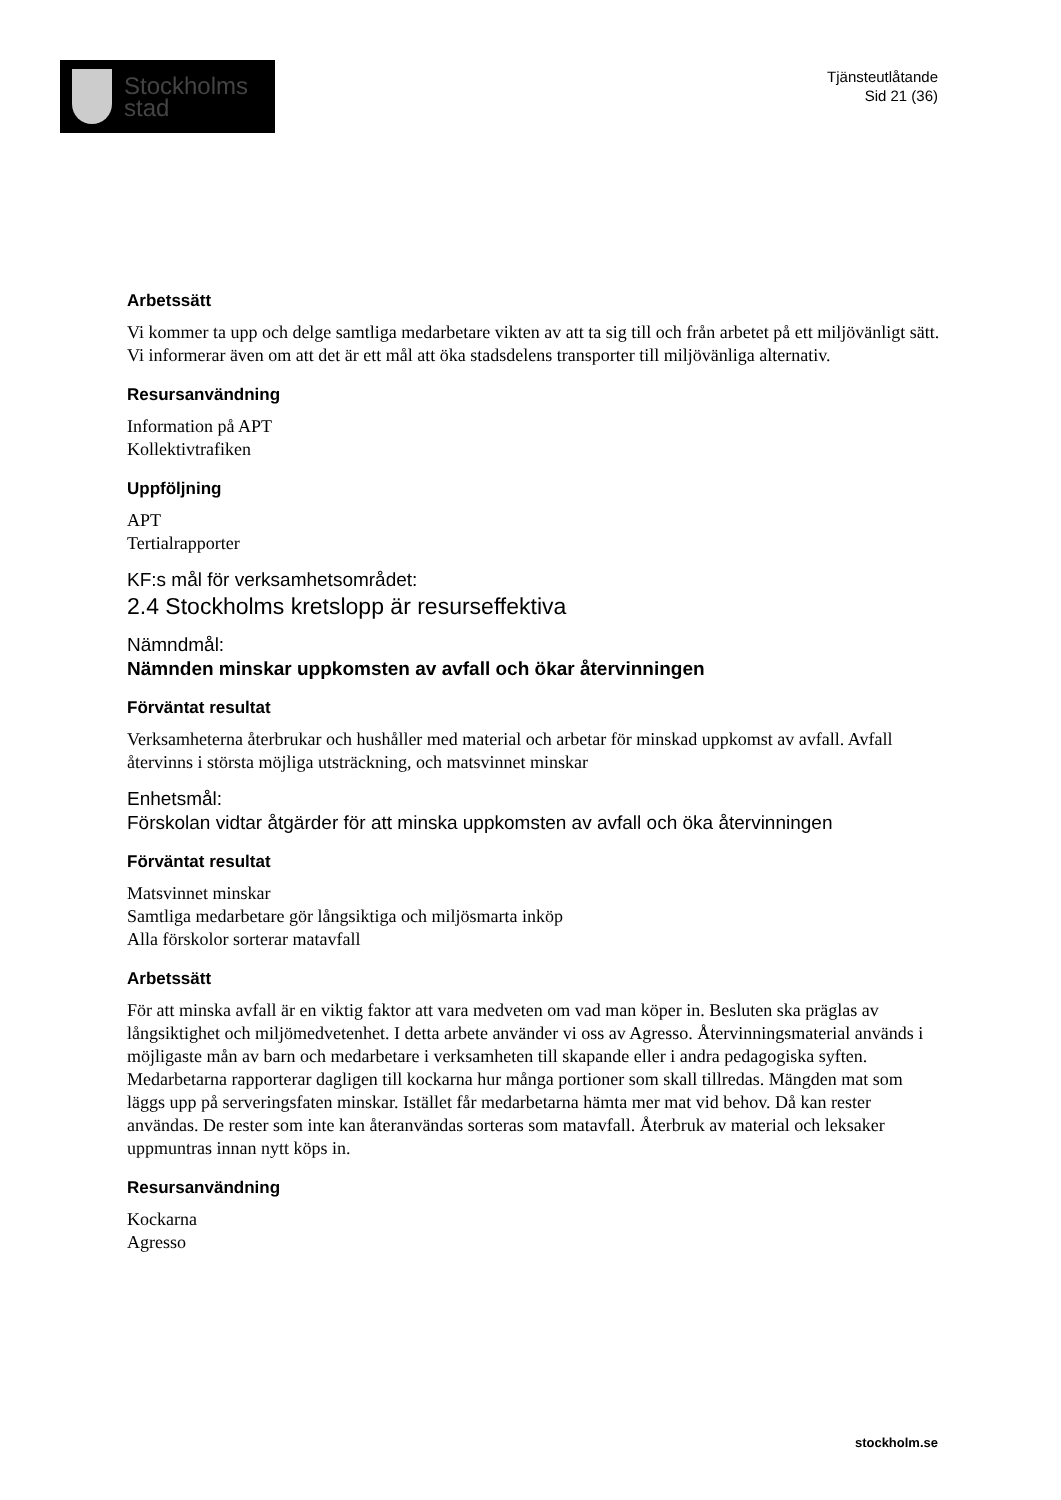Stockholms
stad
Tjänsteutlåtande
Sid 21 (36)
Arbetssätt
Vi kommer ta upp och delge samtliga medarbetare vikten av att ta sig till och från arbetet på ett miljövänligt sätt. Vi informerar även om att det är ett mål att öka stadsdelens transporter till miljövänliga alternativ.
Resursanvändning
Information på APT
Kollektivtrafiken
Uppföljning
APT
Tertialrapporter
KF:s mål för verksamhetsområdet:
2.4 Stockholms kretslopp är resurseffektiva
Nämndmål:
Nämnden minskar uppkomsten av avfall och ökar återvinningen
Förväntat resultat
Verksamheterna återbrukar och hushåller med material och arbetar för minskad uppkomst av avfall. Avfall återvinns i största möjliga utsträckning, och matsvinnet minskar
Enhetsmål:
Förskolan vidtar åtgärder för att minska uppkomsten av avfall och öka återvinningen
Förväntat resultat
Matsvinnet minskar
Samtliga medarbetare gör långsiktiga och miljösmarta inköp
Alla förskolor sorterar matavfall
Arbetssätt
För att minska avfall är en viktig faktor att vara medveten om vad man köper in. Besluten ska präglas av långsiktighet och miljömedvetenhet. I detta arbete använder vi oss av Agresso. Återvinningsmaterial används i möjligaste mån av barn och medarbetare i verksamheten till skapande eller i andra pedagogiska syften.
Medarbetarna rapporterar dagligen till kockarna hur många portioner som skall tillredas. Mängden mat som läggs upp på serveringsfaten minskar. Istället får medarbetarna hämta mer mat vid behov. Då kan rester användas. De rester som inte kan återanvändas sorteras som matavfall. Återbruk av material och leksaker uppmuntras innan nytt köps in.
Resursanvändning
Kockarna
Agresso
stockholm.se